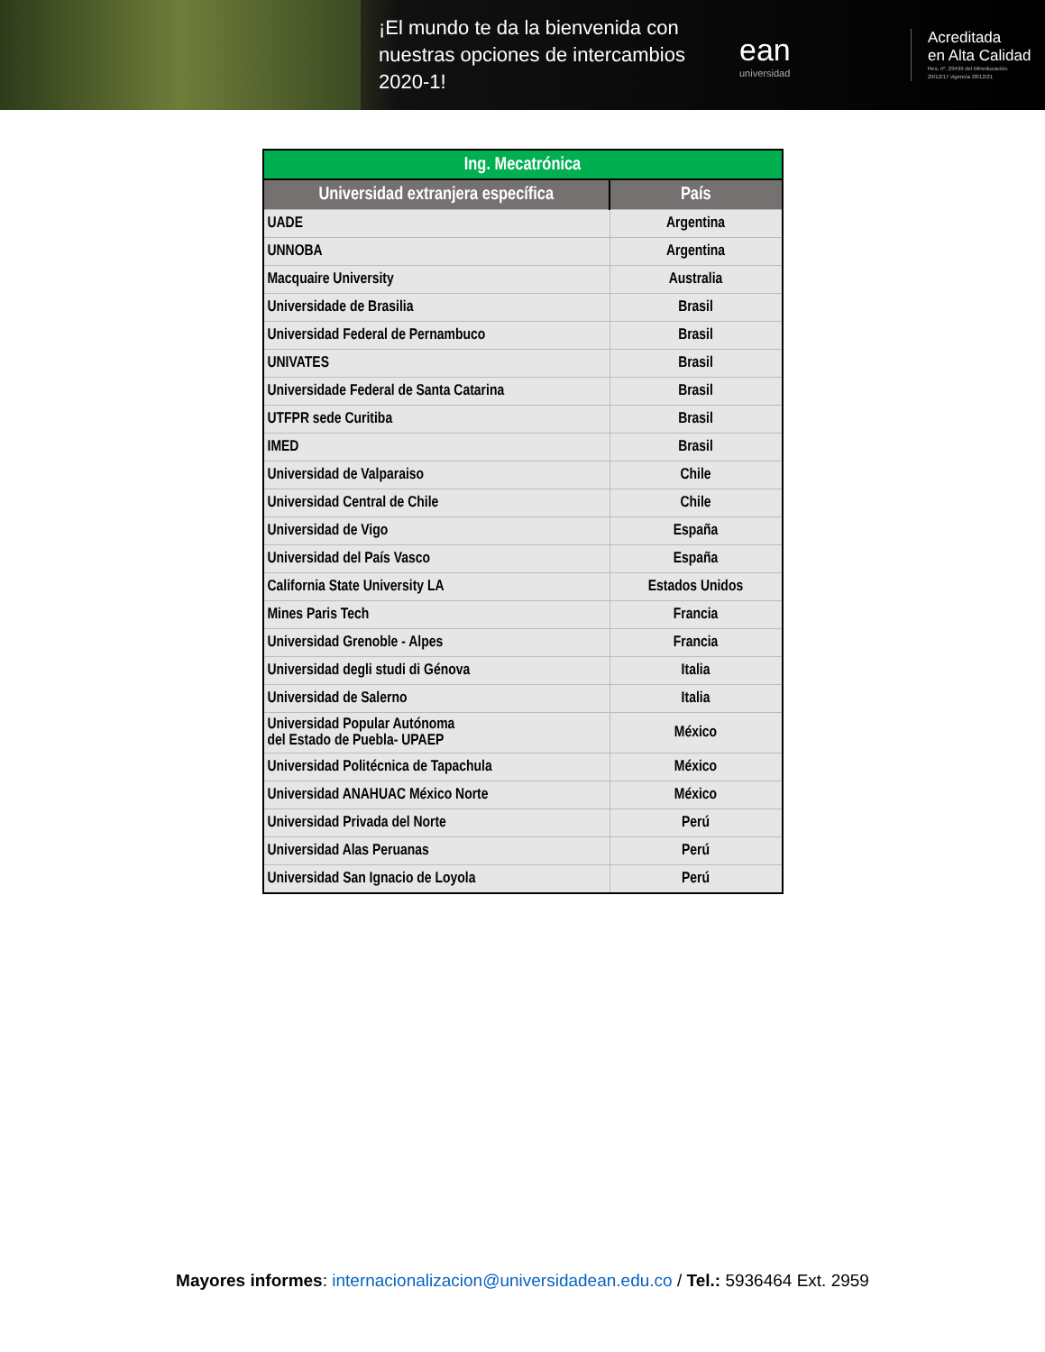¡El mundo te da la bienvenida con nuestras opciones de intercambios 2020-1!
ean
universidad
Acreditada
en Alta Calidad
Res. nº. 29499 del Mineducación.
29/12/17 vigencia 28/12/21
| Ing. Mecatrónica | |
| Universidad extranjera específica | País |
| UADE | Argentina |
| UNNOBA | Argentina |
| Macquaire University | Australia |
| Universidade de Brasilia | Brasil |
| Universidad Federal de Pernambuco | Brasil |
| UNIVATES | Brasil |
| Universidade Federal de Santa Catarina | Brasil |
| UTFPR sede Curitiba | Brasil |
| IMED | Brasil |
| Universidad de Valparaiso | Chile |
| Universidad Central de Chile | Chile |
| Universidad de Vigo | España |
| Universidad del País Vasco | España |
| California State University LA | Estados Unidos |
| Mines Paris Tech | Francia |
| Universidad Grenoble - Alpes | Francia |
| Universidad degli studi di Génova | Italia |
| Universidad de Salerno | Italia |
| Universidad Popular Autónoma del Estado de Puebla- UPAEP | México |
| Universidad Politécnica de Tapachula | México |
| Universidad ANAHUAC México Norte | México |
| Universidad Privada del Norte | Perú |
| Universidad Alas Peruanas | Perú |
| Universidad San Ignacio de Loyola | Perú |
Mayores informes: internacionalizacion@universidadean.edu.co / Tel.: 5936464 Ext. 2959